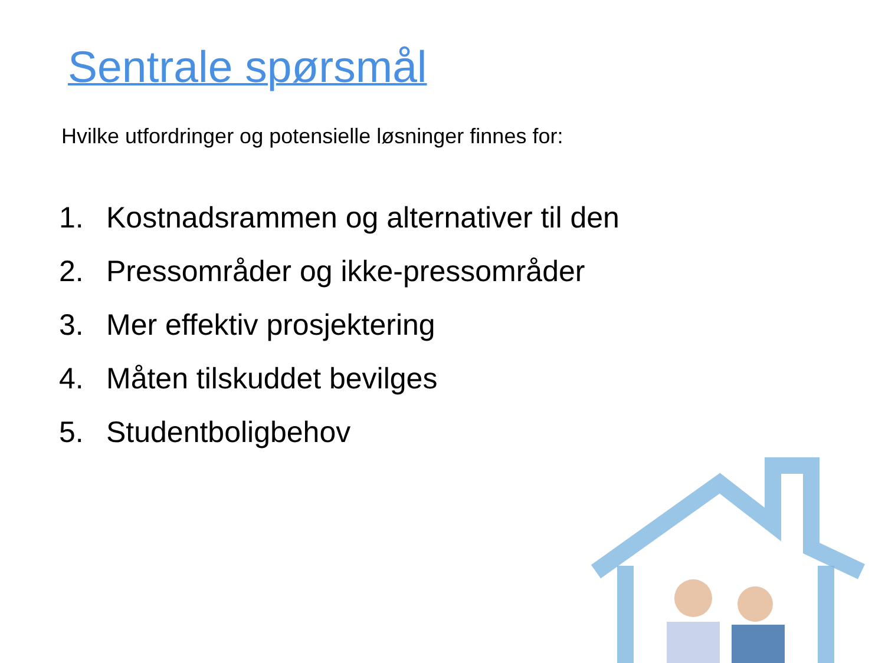Sentrale spørsmål
Hvilke utfordringer og potensielle løsninger finnes for:
1. Kostnadsrammen og alternativer til den
2. Pressområder og ikke-pressområder
3. Mer effektiv prosjektering
4. Måten tilskuddet bevilges
5. Studentboligbehov